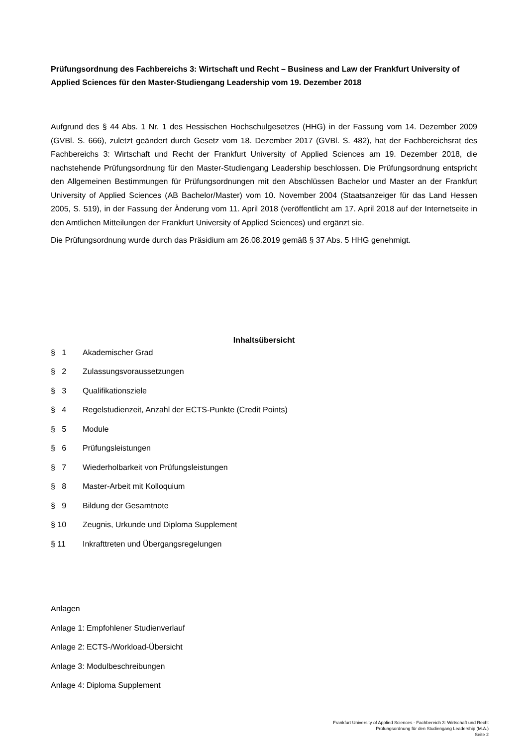Prüfungsordnung des Fachbereichs 3: Wirtschaft und Recht – Business and Law der Frankfurt University of Applied Sciences für den Master-Studiengang Leadership vom 19. Dezember 2018
Aufgrund des § 44 Abs. 1 Nr. 1 des Hessischen Hochschulgesetzes (HHG) in der Fassung vom 14. Dezember 2009 (GVBl. S. 666), zuletzt geändert durch Gesetz vom 18. Dezember 2017 (GVBl. S. 482), hat der Fachbereichsrat des Fachbereichs 3: Wirtschaft und Recht der Frankfurt University of Applied Sciences am 19. Dezember 2018, die nachstehende Prüfungsordnung für den Master-Studiengang Leadership beschlossen. Die Prüfungsordnung entspricht den Allgemeinen Bestimmungen für Prüfungsordnungen mit den Abschlüssen Bachelor und Master an der Frankfurt University of Applied Sciences (AB Bachelor/Master) vom 10. November 2004 (Staatsanzeiger für das Land Hessen 2005, S. 519), in der Fassung der Änderung vom 11. April 2018 (veröffentlicht am 17. April 2018 auf der Internetseite in den Amtlichen Mitteilungen der Frankfurt University of Applied Sciences) und ergänzt sie.
Die Prüfungsordnung wurde durch das Präsidium am 26.08.2019 gemäß § 37 Abs. 5 HHG genehmigt.
Inhaltsübersicht
§ 1 Akademischer Grad
§ 2 Zulassungsvoraussetzungen
§ 3 Qualifikationsziele
§ 4 Regelstudienzeit, Anzahl der ECTS-Punkte (Credit Points)
§ 5 Module
§ 6 Prüfungsleistungen
§ 7 Wiederholbarkeit von Prüfungsleistungen
§ 8 Master-Arbeit mit Kolloquium
§ 9 Bildung der Gesamtnote
§ 10 Zeugnis, Urkunde und Diploma Supplement
§ 11 Inkrafttreten und Übergangsregelungen
Anlagen
Anlage 1: Empfohlener Studienverlauf
Anlage 2: ECTS-/Workload-Übersicht
Anlage 3: Modulbeschreibungen
Anlage 4: Diploma Supplement
Frankfurt University of Applied Sciences - Fachbereich 3: Wirtschaft und Recht
Prüfungsordnung für den Studiengang Leadership (M.A.)
Seite 2